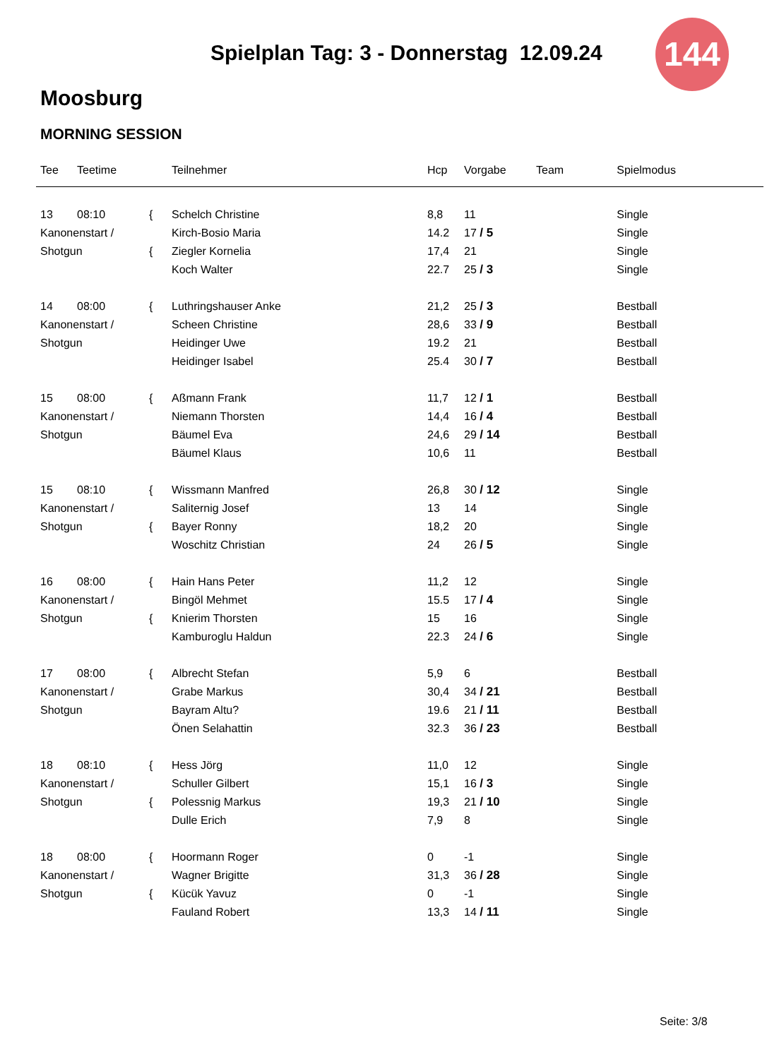Spielplan Tag: 3 - Donnerstag 12.09.24
144
Moosburg
MORNING SESSION
| Tee | Teetime | | Teilnehmer | Hcp | Vorgabe | Team | Spielmodus |
| --- | --- | --- | --- | --- | --- | --- | --- |
| 13 | 08:10 | { | Schelch Christine | 8,8 | 11 | | Single |
| Kanonenstart / | | | Kirch-Bosio Maria | 14.2 | 17 / 5 | | Single |
| Shotgun | | { | Ziegler Kornelia | 17,4 | 21 | | Single |
| | | | Koch Walter | 22.7 | 25 / 3 | | Single |
| 14 | 08:00 | { | Luthringshauser Anke | 21,2 | 25 / 3 | | Bestball |
| Kanonenstart / | | | Scheen Christine | 28,6 | 33 / 9 | | Bestball |
| Shotgun | | | Heidinger Uwe | 19.2 | 21 | | Bestball |
| | | | Heidinger Isabel | 25.4 | 30 / 7 | | Bestball |
| 15 | 08:00 | { | Aßmann Frank | 11,7 | 12 / 1 | | Bestball |
| Kanonenstart / | | | Niemann Thorsten | 14,4 | 16 / 4 | | Bestball |
| Shotgun | | | Bäumel Eva | 24,6 | 29 / 14 | | Bestball |
| | | | Bäumel Klaus | 10,6 | 11 | | Bestball |
| 15 | 08:10 | { | Wissmann Manfred | 26,8 | 30 / 12 | | Single |
| Kanonenstart / | | | Saliternig Josef | 13 | 14 | | Single |
| Shotgun | | { | Bayer Ronny | 18,2 | 20 | | Single |
| | | | Woschitz Christian | 24 | 26 / 5 | | Single |
| 16 | 08:00 | { | Hain Hans Peter | 11,2 | 12 | | Single |
| Kanonenstart / | | | Bingöl Mehmet | 15.5 | 17 / 4 | | Single |
| Shotgun | | { | Knierim Thorsten | 15 | 16 | | Single |
| | | | Kamburoglu Haldun | 22.3 | 24 / 6 | | Single |
| 17 | 08:00 | { | Albrecht Stefan | 5,9 | 6 | | Bestball |
| Kanonenstart / | | | Grabe Markus | 30,4 | 34 / 21 | | Bestball |
| Shotgun | | | Bayram Altu? | 19.6 | 21 / 11 | | Bestball |
| | | | Önen Selahattin | 32.3 | 36 / 23 | | Bestball |
| 18 | 08:10 | { | Hess Jörg | 11,0 | 12 | | Single |
| Kanonenstart / | | | Schuller Gilbert | 15,1 | 16 / 3 | | Single |
| Shotgun | | { | Polessnig Markus | 19,3 | 21 / 10 | | Single |
| | | | Dulle Erich | 7,9 | 8 | | Single |
| 18 | 08:00 | { | Hoormann Roger | 0 | -1 | | Single |
| Kanonenstart / | | | Wagner Brigitte | 31,3 | 36 / 28 | | Single |
| Shotgun | | { | Kücük Yavuz | 0 | -1 | | Single |
| | | | Fauland Robert | 13,3 | 14 / 11 | | Single |
Seite: 3/8